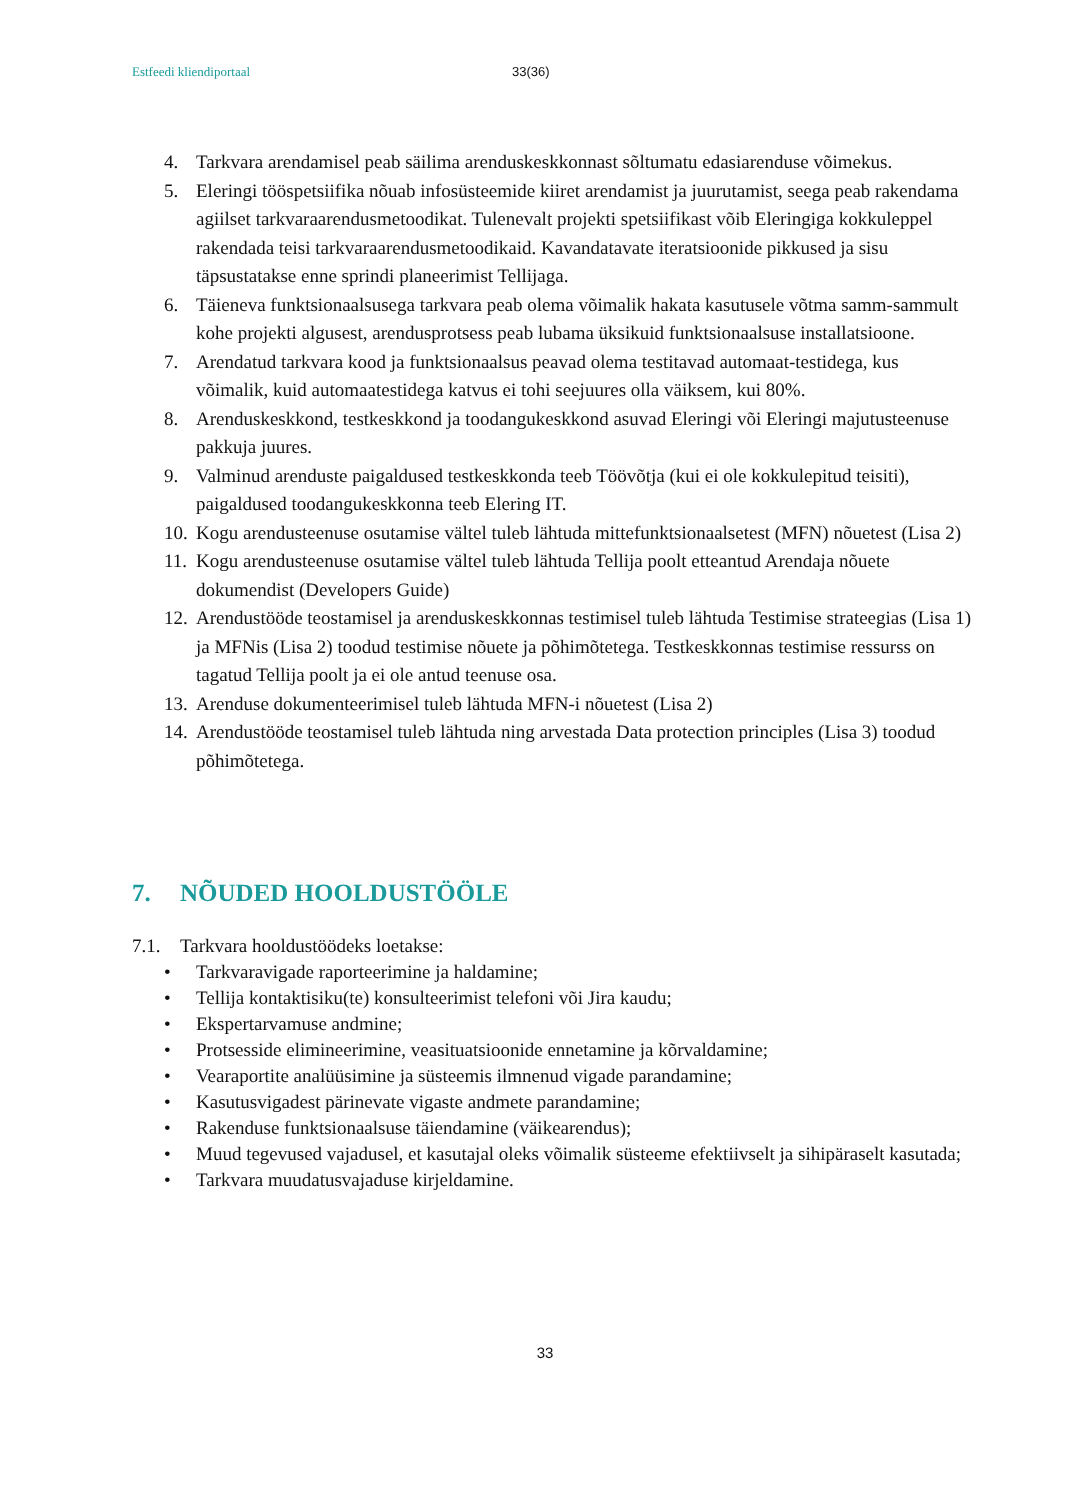Estfeedi kliendiportaal 33(36)
4. Tarkvara arendamisel peab säilima arenduskeskkonnast sõltumatu edasiarenduse võimekus.
5. Eleringi tööspetsiifika nõuab infosüsteemide kiiret arendamist ja juurutamist, seega peab rakendama agiilset tarkvaraarendusmetoodikat. Tulenevalt projekti spetsiifikast võib Eleringiga kokkuleppel rakendada teisi tarkvaraarendusmetoodikaid. Kavandatavate iteratsioonide pikkused ja sisu täpsustatakse enne sprindi planeerimist Tellijaga.
6. Täieneva funktsionaalsusega tarkvara peab olema võimalik hakata kasutusele võtma samm-sammult kohe projekti algusest, arendusprotsess peab lubama üksikuid funktsionaalsuse installatsioone.
7. Arendatud tarkvara kood ja funktsionaalsus peavad olema testitavad automaat-testidega, kus võimalik, kuid automaatestidega katvus ei tohi seejuures olla väiksem, kui 80%.
8. Arenduskeskkond, testkeskkond ja toodangukeskkond asuvad Eleringi või Eleringi majutusteenuse pakkuja juures.
9. Valminud arenduste paigaldused testkeskkonda teeb Töövõtja (kui ei ole kokkulepitud teisiti), paigaldused toodangukeskkonna teeb Elering IT.
10.
Kogu arendusteenuse osutamise vältel tuleb lähtuda mittefunktsionaalsetest (MFN) nõuetest (Lisa 2)
11.
Kogu arendusteenuse osutamise vältel tuleb lähtuda Tellija poolt etteantud Arendaja nõuete dokumendist (Developers Guide)
12.
Arendustööde teostamisel ja arenduskeskkonnas testimisel tuleb lähtuda Testimise strateegias (Lisa 1) ja MFNis (Lisa 2) toodud testimise nõuete ja põhimõtetega. Testkeskkonnas testimise ressurss on tagatud Tellija poolt ja ei ole antud teenuse osa.
13.
Arenduse dokumenteerimisel tuleb lähtuda MFN-i nõuetest (Lisa 2)
14.
Arendustööde teostamisel tuleb lähtuda ning arvestada Data protection principles (Lisa 3) toodud põhimõtetega.
7. NÕUDED HOOLDUSTÖÖLE
7.1. Tarkvara hooldustöödeks loetakse:
• Tarkvaravigade raporteerimine ja haldamine;
• Tellija kontaktisiku(te) konsulteerimist telefoni või Jira kaudu;
• Ekspertarvamuse andmine;
• Protsesside elimineerimine, veasituatsioonide ennetamine ja kõrvaldamine;
• Vearaportite analüüsimine ja süsteemis ilmnenud vigade parandamine;
• Kasutusvigadest pärinevate vigaste andmete parandamine;
• Rakenduse funktsionaalsuse täiendamine (väikearendus);
• Muud tegevused vajadusel, et kasutajal oleks võimalik süsteeme efektiivselt ja sihipäraselt kasutada;
• Tarkvara muudatusvajaduse kirjeldamine.
33